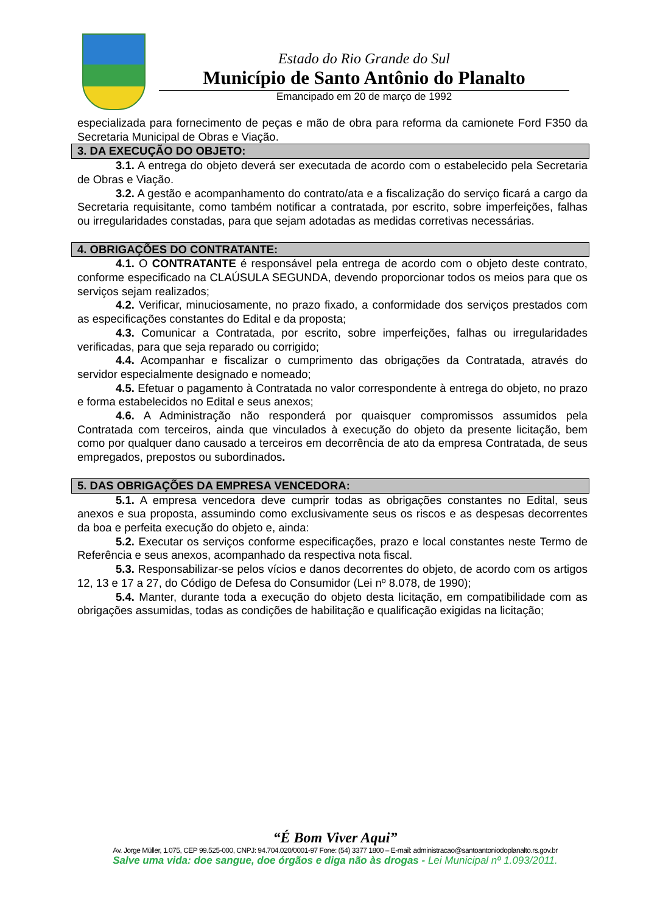Estado do Rio Grande do Sul
Município de Santo Antônio do Planalto
Emancipado em 20 de março de 1992
especializada para fornecimento de peças e mão de obra para reforma da camionete Ford F350 da Secretaria Municipal de Obras e Viação.
3. DA EXECUÇÃO DO OBJETO:
3.1. A entrega do objeto deverá ser executada de acordo com o estabelecido pela Secretaria de Obras e Viação.
3.2. A gestão e acompanhamento do contrato/ata e a fiscalização do serviço ficará a cargo da Secretaria requisitante, como também notificar a contratada, por escrito, sobre imperfeições, falhas ou irregularidades constadas, para que sejam adotadas as medidas corretivas necessárias.
4. OBRIGAÇÕES DO CONTRATANTE:
4.1. O CONTRATANTE é responsável pela entrega de acordo com o objeto deste contrato, conforme especificado na CLAÚSULA SEGUNDA, devendo proporcionar todos os meios para que os serviços sejam realizados;
4.2. Verificar, minuciosamente, no prazo fixado, a conformidade dos serviços prestados com as especificações constantes do Edital e da proposta;
4.3. Comunicar a Contratada, por escrito, sobre imperfeições, falhas ou irregularidades verificadas, para que seja reparado ou corrigido;
4.4. Acompanhar e fiscalizar o cumprimento das obrigações da Contratada, através do servidor especialmente designado e nomeado;
4.5. Efetuar o pagamento à Contratada no valor correspondente à entrega do objeto, no prazo e forma estabelecidos no Edital e seus anexos;
4.6. A Administração não responderá por quaisquer compromissos assumidos pela Contratada com terceiros, ainda que vinculados à execução do objeto da presente licitação, bem como por qualquer dano causado a terceiros em decorrência de ato da empresa Contratada, de seus empregados, prepostos ou subordinados.
5. DAS OBRIGAÇÕES DA EMPRESA VENCEDORA:
5.1. A empresa vencedora deve cumprir todas as obrigações constantes no Edital, seus anexos e sua proposta, assumindo como exclusivamente seus os riscos e as despesas decorrentes da boa e perfeita execução do objeto e, ainda:
5.2. Executar os serviços conforme especificações, prazo e local constantes neste Termo de Referência e seus anexos, acompanhado da respectiva nota fiscal.
5.3. Responsabilizar-se pelos vícios e danos decorrentes do objeto, de acordo com os artigos 12, 13 e 17 a 27, do Código de Defesa do Consumidor (Lei nº 8.078, de 1990);
5.4. Manter, durante toda a execução do objeto desta licitação, em compatibilidade com as obrigações assumidas, todas as condições de habilitação e qualificação exigidas na licitação;
“É Bom Viver Aqui”
Av. Jorge Müller, 1.075, CEP 99.525-000, CNPJ: 94.704.020/0001-97 Fone: (54) 3377 1800 – E-mail: administracao@santoantoniodoplanalto.rs.gov.br
Salve uma vida: doe sangue, doe órgãos e diga não às drogas - Lei Municipal nº 1.093/2011.